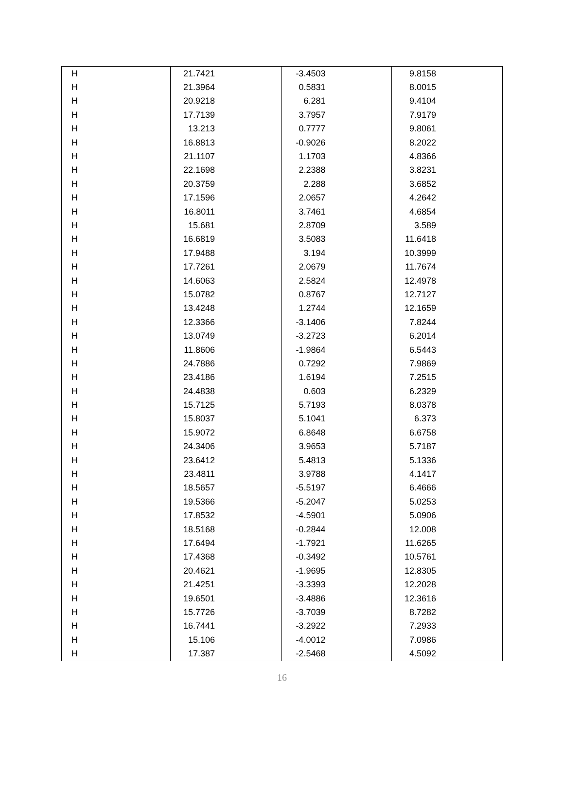| H | 21.7421 | -3.4503 | 9.8158 |
| H | 21.3964 | 0.5831 | 8.0015 |
| H | 20.9218 | 6.281 | 9.4104 |
| H | 17.7139 | 3.7957 | 7.9179 |
| H | 13.213 | 0.7777 | 9.8061 |
| H | 16.8813 | -0.9026 | 8.2022 |
| H | 21.1107 | 1.1703 | 4.8366 |
| H | 22.1698 | 2.2388 | 3.8231 |
| H | 20.3759 | 2.288 | 3.6852 |
| H | 17.1596 | 2.0657 | 4.2642 |
| H | 16.8011 | 3.7461 | 4.6854 |
| H | 15.681 | 2.8709 | 3.589 |
| H | 16.6819 | 3.5083 | 11.6418 |
| H | 17.9488 | 3.194 | 10.3999 |
| H | 17.7261 | 2.0679 | 11.7674 |
| H | 14.6063 | 2.5824 | 12.4978 |
| H | 15.0782 | 0.8767 | 12.7127 |
| H | 13.4248 | 1.2744 | 12.1659 |
| H | 12.3366 | -3.1406 | 7.8244 |
| H | 13.0749 | -3.2723 | 6.2014 |
| H | 11.8606 | -1.9864 | 6.5443 |
| H | 24.7886 | 0.7292 | 7.9869 |
| H | 23.4186 | 1.6194 | 7.2515 |
| H | 24.4838 | 0.603 | 6.2329 |
| H | 15.7125 | 5.7193 | 8.0378 |
| H | 15.8037 | 5.1041 | 6.373 |
| H | 15.9072 | 6.8648 | 6.6758 |
| H | 24.3406 | 3.9653 | 5.7187 |
| H | 23.6412 | 5.4813 | 5.1336 |
| H | 23.4811 | 3.9788 | 4.1417 |
| H | 18.5657 | -5.5197 | 6.4666 |
| H | 19.5366 | -5.2047 | 5.0253 |
| H | 17.8532 | -4.5901 | 5.0906 |
| H | 18.5168 | -0.2844 | 12.008 |
| H | 17.6494 | -1.7921 | 11.6265 |
| H | 17.4368 | -0.3492 | 10.5761 |
| H | 20.4621 | -1.9695 | 12.8305 |
| H | 21.4251 | -3.3393 | 12.2028 |
| H | 19.6501 | -3.4886 | 12.3616 |
| H | 15.7726 | -3.7039 | 8.7282 |
| H | 16.7441 | -3.2922 | 7.2933 |
| H | 15.106 | -4.0012 | 7.0986 |
| H | 17.387 | -2.5468 | 4.5092 |
16